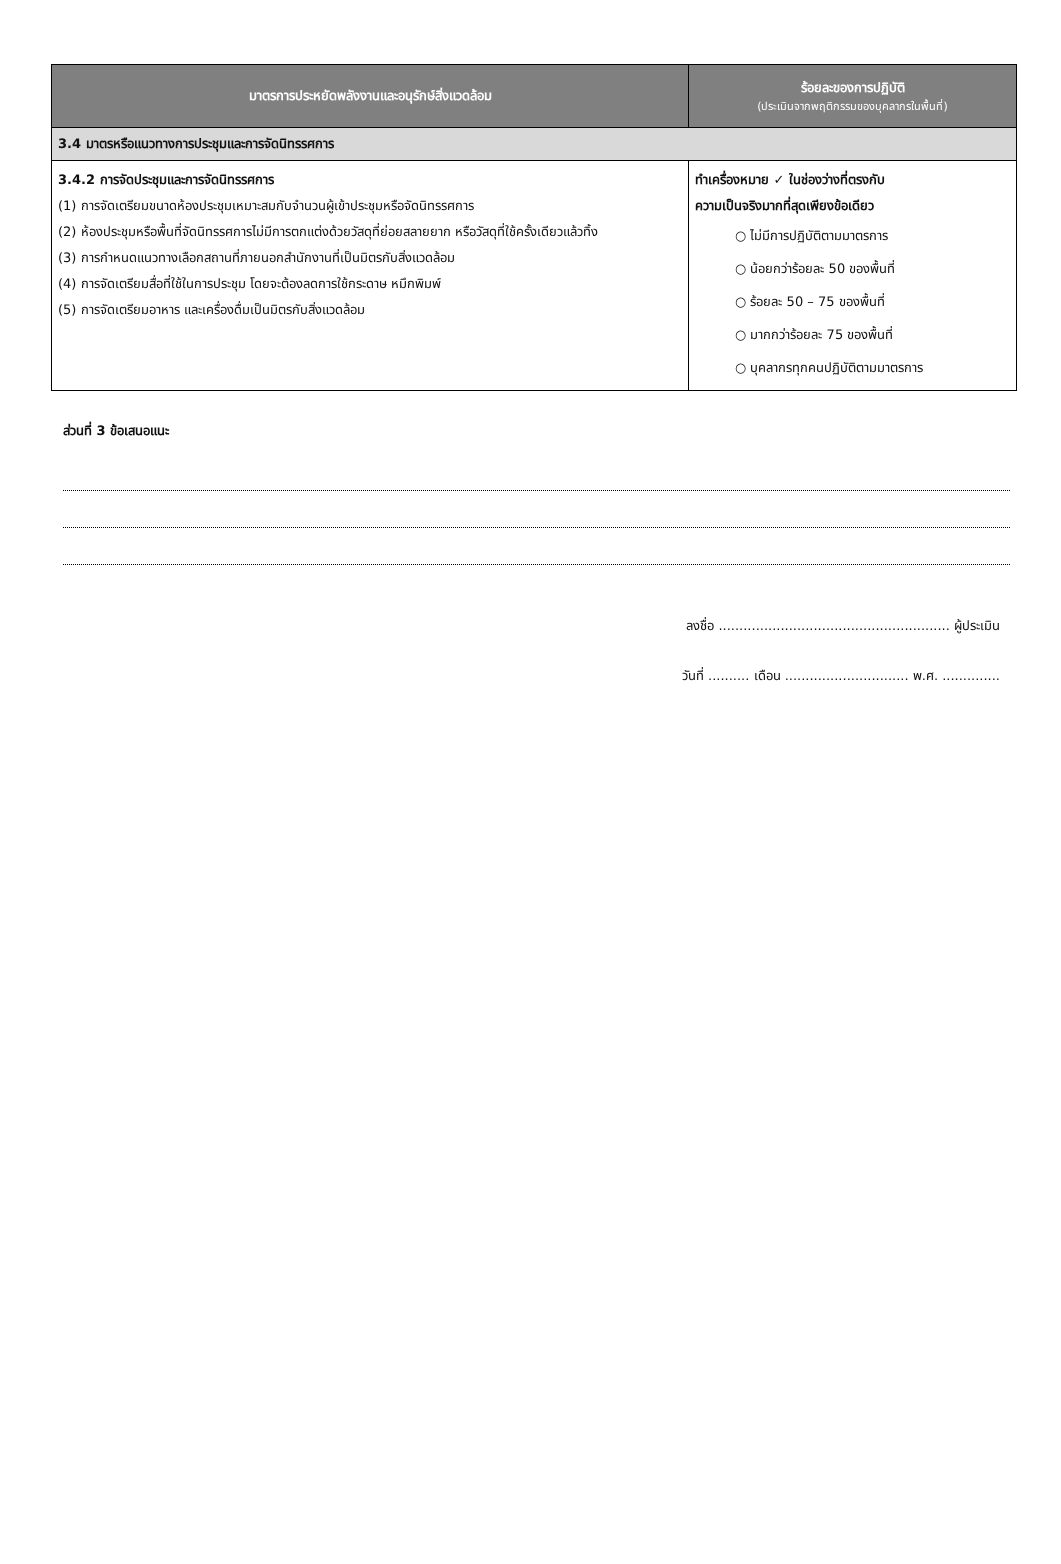| มาตรการประหยัดพลังงานและอนุรักษ์สิ่งแวดล้อม | ร้อยละของการปฏิบัติ (ประเมินจากพฤติกรรมของบุคลากรในพื้นที่) |
| --- | --- |
| 3.4 มาตรหรือแนวทางการประชุมและการจัดนิทรรศการ | |
| 3.4.2 การจัดประชุมและการจัดนิทรรศการ (1) การจัดเตรียมขนาดห้องประชุมเหมาะสมกับจำนวนผู้เข้าประชุมหรือจัดนิทรรศการ (2) ห้องประชุมหรือพื้นที่จัดนิทรรศการไม่มีการตกแต่งด้วยวัสดุที่ย่อยสลายยาก หรือวัสดุที่ใช้ครั้งเดียวแล้วทิ้ง (3) การกำหนดแนวทางเลือกสถานที่ภายนอกสำนักงานที่เป็นมิตรกับสิ่งแวดล้อม (4) การจัดเตรียมสื่อที่ใช้ในการประชุม โดยจะต้องลดการใช้กระดาษ หมึกพิมพ์ (5) การจัดเตรียมอาหาร และเครื่องดื่มเป็นมิตรกับสิ่งแวดล้อม | ทำเครื่องหมาย ✓ ในช่องว่างที่ตรงกับ ความเป็นจริงมากที่สุดเพียงข้อเดียว ○ ไม่มีการปฏิบัติตามมาตรการ ○ น้อยกว่าร้อยละ 50 ของพื้นที่ ○ ร้อยละ 50 – 75 ของพื้นที่ ○ มากกว่าร้อยละ 75 ของพื้นที่ ○ บุคลากรทุกคนปฏิบัติตามมาตรการ |
ส่วนที่ 3 ข้อเสนอแนะ
ลงชื่อ ........................................................ ผู้ประเมิน
วันที่ .......... เดือน .............................. พ.ศ. ..............